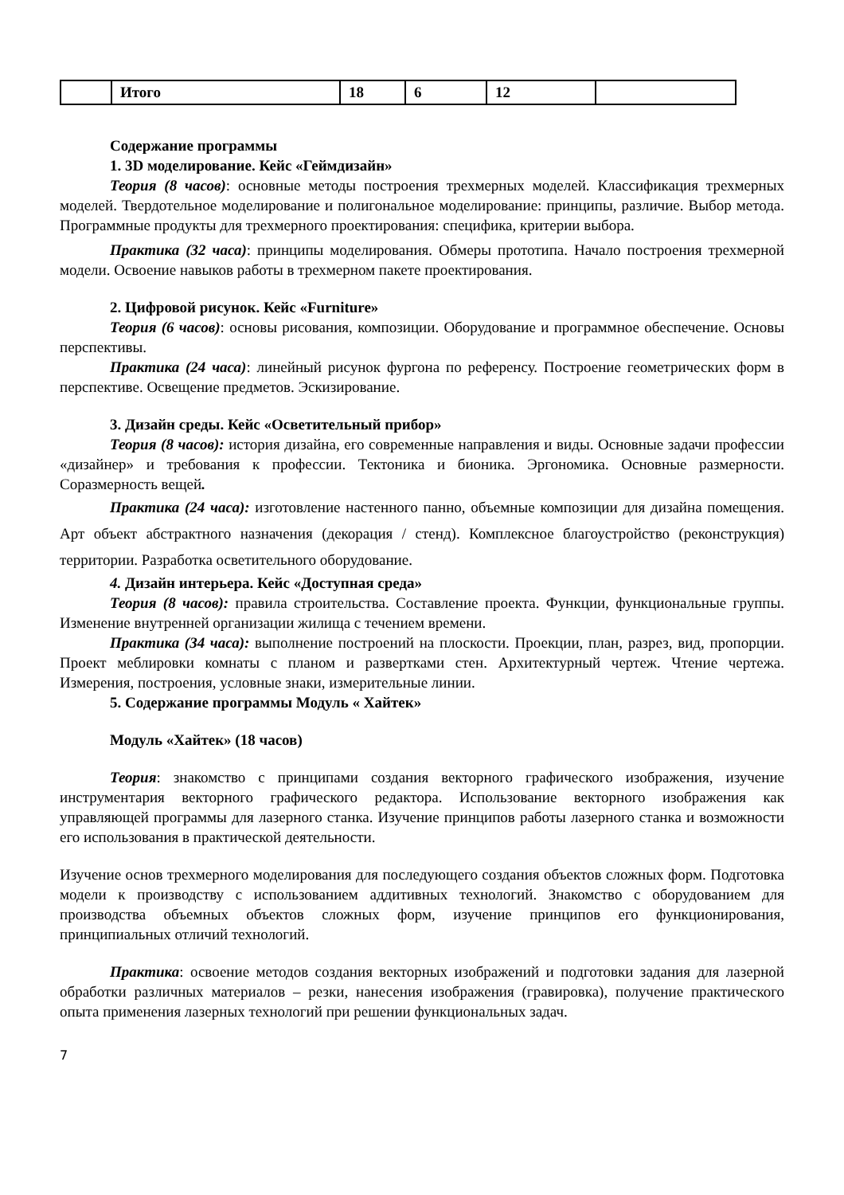| | Итого | 18 | 6 | 12 | |
Содержание программы
1. 3D моделирование. Кейс «Геймдизайн»
Теория (8 часов): основные методы построения трехмерных моделей. Классификация трехмерных моделей. Твердотельное моделирование и полигональное моделирование: принципы, различие. Выбор метода. Программные продукты для трехмерного проектирования: специфика, критерии выбора.
Практика (32 часа): принципы моделирования. Обмеры прототипа. Начало построения трехмерной модели. Освоение навыков работы в трехмерном пакете проектирования.
2. Цифровой рисунок. Кейс «Furniture»
Теория (6 часов): основы рисования, композиции. Оборудование и программное обеспечение. Основы перспективы.
Практика (24 часа): линейный рисунок фургона по референсу. Построение геометрических форм в перспективе. Освещение предметов. Эскизирование.
3. Дизайн среды. Кейс «Осветительный прибор»
Теория (8 часов): история дизайна, его современные направления и виды. Основные задачи профессии «дизайнер» и требования к профессии. Тектоника и бионика. Эргономика. Основные размерности. Соразмерность вещей.
Практика (24 часа): изготовление настенного панно, объемные композиции для дизайна помещения. Арт объект абстрактного назначения (декорация / стенд). Комплексное благоустройство (реконструкция) территории. Разработка осветительного оборудование.
4. Дизайн интерьера. Кейс «Доступная среда»
Теория (8 часов): правила строительства. Составление проекта. Функции, функциональные группы. Изменение внутренней организации жилища с течением времени.
Практика (34 часа): выполнение построений на плоскости. Проекции, план, разрез, вид, пропорции. Проект меблировки комнаты с планом и развертками стен. Архитектурный чертеж. Чтение чертежа. Измерения, построения, условные знаки, измерительные линии.
5. Содержание программы Модуль « Хайтек»
Модуль «Хайтек» (18 часов)
Теория: знакомство с принципами создания векторного графического изображения, изучение инструментария векторного графического редактора. Использование векторного изображения как управляющей программы для лазерного станка. Изучение принципов работы лазерного станка и возможности его использования в практической деятельности.
Изучение основ трехмерного моделирования для последующего создания объектов сложных форм. Подготовка модели к производству с использованием аддитивных технологий. Знакомство с оборудованием для производства объемных объектов сложных форм, изучение принципов его функционирования, принципиальных отличий технологий.
Практика: освоение методов создания векторных изображений и подготовки задания для лазерной обработки различных материалов – резки, нанесения изображения (гравировка), получение практического опыта применения лазерных технологий при решении функциональных задач.
7